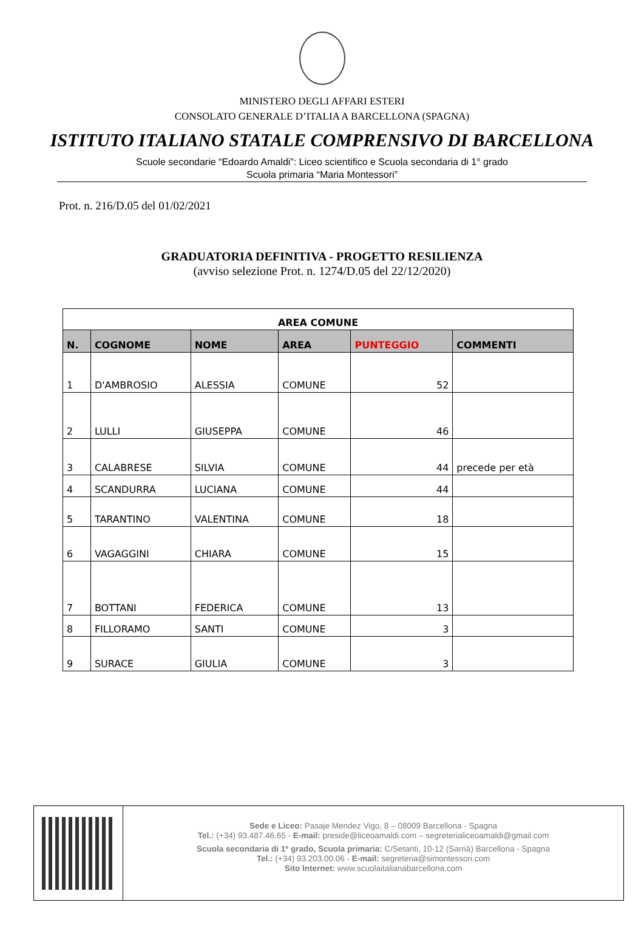MINISTERO DEGLI AFFARI ESTERI
CONSOLATO GENERALE D’ITALIA A BARCELLONA (SPAGNA)
ISTITUTO ITALIANO STATALE COMPRENSIVO DI BARCELLONA
Scuole secondarie “Edoardo Amaldi”: Liceo scientifico e Scuola secondaria di 1° grado
Scuola primaria “Maria Montessori”
Prot. n. 216/D.05 del 01/02/2021
GRADUATORIA DEFINITIVA - PROGETTO RESILIENZA
(avviso selezione Prot. n. 1274/D.05 del 22/12/2020)
| AREA COMUNE | | | | | |
| --- | --- | --- | --- | --- | --- |
| N. | COGNOME | NOME | AREA | PUNTEGGIO | COMMENTI |
| 1 | D'AMBROSIO | ALESSIA | COMUNE | 52 | |
| 2 | LULLI | GIUSEPPA | COMUNE | 46 | |
| 3 | CALABRESE | SILVIA | COMUNE | 44 | precede per età |
| 4 | SCANDURRA | LUCIANA | COMUNE | 44 | |
| 5 | TARANTINO | VALENTINA | COMUNE | 18 | |
| 6 | VAGAGGINI | CHIARA | COMUNE | 15 | |
| 7 | BOTTANI | FEDERICA | COMUNE | 13 | |
| 8 | FILLORAMO | SANTI | COMUNE | 3 | |
| 9 | SURACE | GIULIA | COMUNE | 3 | |
Sede e Liceo: Pasaje Mendez Vigo, 8 – 08009 Barcellona - Spagna
Tel.: (+34) 93.487.46.65 - E-mail: preside@liceoamaldi.com – segreterialiceoamaldi@gmail.com
Scuola secondaria di 1º grado, Scuola primaria: C/Setanti, 10-12 (Sarrià) Barcellona - Spagna
Tel.: (+34) 93.203.00.06 - E-mail: segreteria@simontessori.com
Sito Internet: www.scuolaitalianabarcellona.com